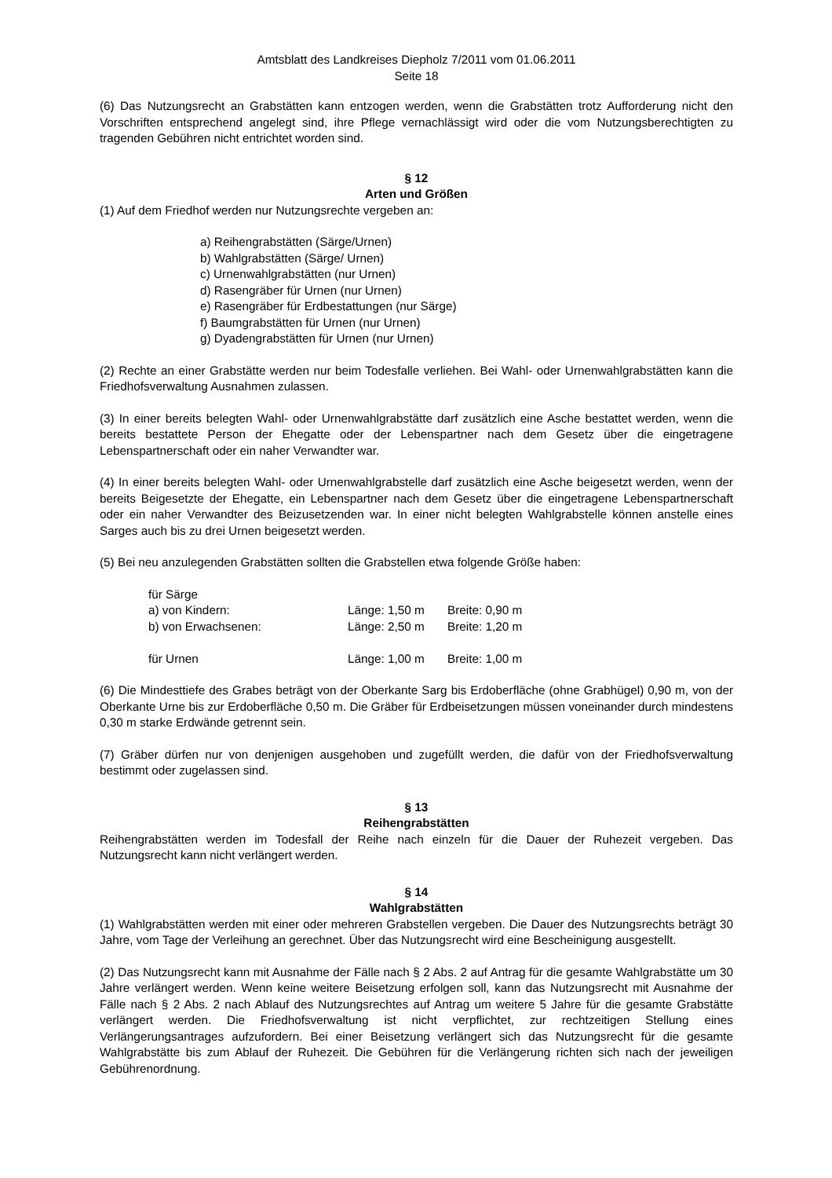Amtsblatt des Landkreises Diepholz 7/2011 vom 01.06.2011
Seite 18
(6) Das Nutzungsrecht an Grabstätten kann entzogen werden, wenn die Grabstätten trotz Aufforderung nicht den Vorschriften entsprechend angelegt sind, ihre Pflege vernachlässigt wird oder die vom Nutzungsberechtigten zu tragenden Gebühren nicht entrichtet worden sind.
§ 12
Arten und Größen
(1) Auf dem Friedhof werden nur Nutzungsrechte vergeben an:
a) Reihengrabstätten (Särge/Urnen)
b) Wahlgrabstätten (Särge/ Urnen)
c) Urnenwahlgrabstätten (nur Urnen)
d) Rasengräber für Urnen (nur Urnen)
e) Rasengräber für Erdbestattungen (nur Särge)
f) Baumgrabstätten für Urnen (nur Urnen)
g) Dyadengrabstätten für Urnen (nur Urnen)
(2) Rechte an einer Grabstätte werden nur beim Todesfalle verliehen. Bei Wahl- oder Urnenwahlgrabstätten kann die Friedhofsverwaltung Ausnahmen zulassen.
(3) In einer bereits belegten Wahl- oder Urnenwahlgrabstätte darf zusätzlich eine Asche bestattet werden, wenn die bereits bestattete Person der Ehegatte oder der Lebenspartner nach dem Gesetz über die eingetragene Lebenspartnerschaft oder ein naher Verwandter war.
(4) In einer bereits belegten Wahl- oder Urnenwahlgrabstelle darf zusätzlich eine Asche beigesetzt werden, wenn der bereits Beigesetzte der Ehegatte, ein Lebenspartner nach dem Gesetz über die eingetragene Lebenspartnerschaft oder ein naher Verwandter des Beizusetzenden war. In einer nicht belegten Wahlgrabstelle können anstelle eines Sarges auch bis zu drei Urnen beigesetzt werden.
(5) Bei neu anzulegenden Grabstätten sollten die Grabstellen etwa folgende Größe haben:
| für Särge | | |
| a) von Kindern: | Länge: 1,50 m | Breite: 0,90 m |
| b) von Erwachsenen: | Länge: 2,50 m | Breite: 1,20 m |
| für Urnen | Länge: 1,00 m | Breite: 1,00 m |
(6) Die Mindesttiefe des Grabes beträgt von der Oberkante Sarg bis Erdoberfläche (ohne Grabhügel) 0,90 m, von der Oberkante Urne bis zur Erdoberfläche 0,50 m. Die Gräber für Erdbeisetzungen müssen voneinander durch mindestens 0,30 m starke Erdwände getrennt sein.
(7) Gräber dürfen nur von denjenigen ausgehoben und zugefüllt werden, die dafür von der Friedhofsverwaltung bestimmt oder zugelassen sind.
§ 13
Reihengrabstätten
Reihengrabstätten werden im Todesfall der Reihe nach einzeln für die Dauer der Ruhezeit vergeben. Das Nutzungsrecht kann nicht verlängert werden.
§ 14
Wahlgrabstätten
(1) Wahlgrabstätten werden mit einer oder mehreren Grabstellen vergeben. Die Dauer des Nutzungsrechts beträgt 30 Jahre, vom Tage der Verleihung an gerechnet. Über das Nutzungsrecht wird eine Bescheinigung ausgestellt.
(2) Das Nutzungsrecht kann mit Ausnahme der Fälle nach § 2 Abs. 2 auf Antrag für die gesamte Wahlgrabstätte um 30 Jahre verlängert werden. Wenn keine weitere Beisetzung erfolgen soll, kann das Nutzungsrecht mit Ausnahme der Fälle nach § 2 Abs. 2 nach Ablauf des Nutzungsrechtes auf Antrag um weitere 5 Jahre für die gesamte Grabstätte verlängert werden. Die Friedhofsverwaltung ist nicht verpflichtet, zur rechtzeitigen Stellung eines Verlängerungsantrages aufzufordern. Bei einer Beisetzung verlängert sich das Nutzungsrecht für die gesamte Wahlgrabstätte bis zum Ablauf der Ruhezeit. Die Gebühren für die Verlängerung richten sich nach der jeweiligen Gebührenordnung.